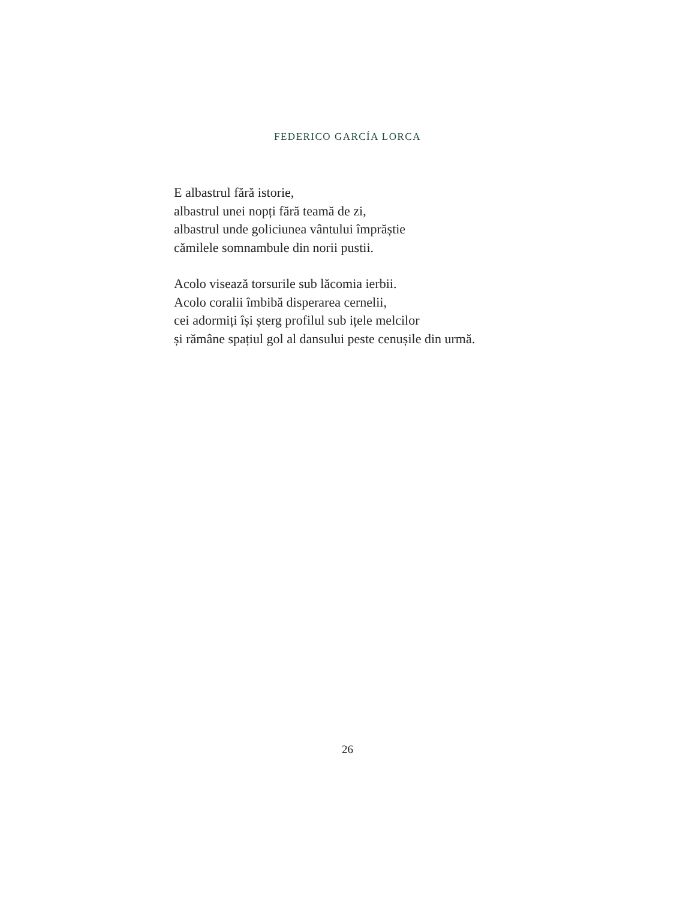FEDERICO GARCÍA LORCA
E albastrul fără istorie,
albastrul unei nopți fără teamă de zi,
albastrul unde goliciunea vântului împrăștie
cămilele somnambule din norii pustii.
Acolo visează torsurile sub lăcomia ierbii.
Acolo coralii îmbibă disperarea cernelii,
cei adormiți își șterg profilul sub ițele melcilor
și rămâne spațiul gol al dansului peste cenușile din urmă.
26